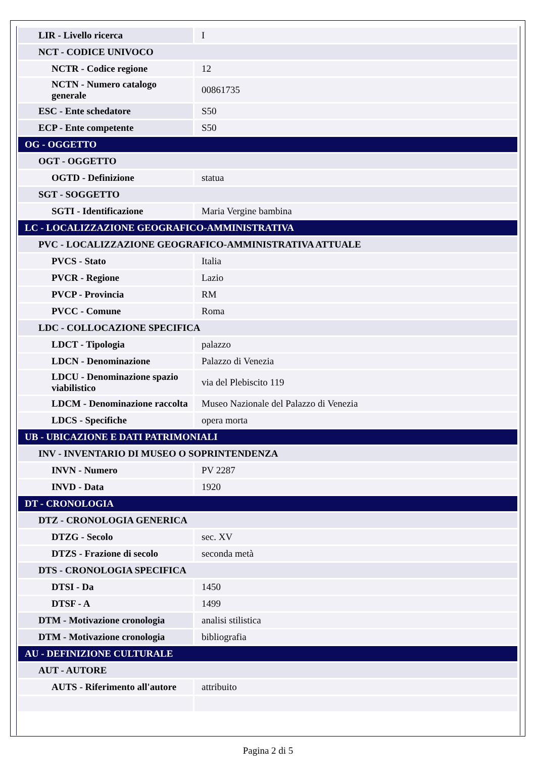| LIR - Livello ricerca | I |
| NCT - CODICE UNIVOCO | |
| NCTR - Codice regione | 12 |
| NCTN - Numero catalogo generale | 00861735 |
| ESC - Ente schedatore | S50 |
| ECP - Ente competente | S50 |
| OG - OGGETTO | |
| OGT - OGGETTO | |
| OGTD - Definizione | statua |
| SGT - SOGGETTO | |
| SGTI - Identificazione | Maria Vergine bambina |
| LC - LOCALIZZAZIONE GEOGRAFICO-AMMINISTRATIVA | |
| PVC - LOCALIZZAZIONE GEOGRAFICO-AMMINISTRATIVA ATTUALE | |
| PVCS - Stato | Italia |
| PVCR - Regione | Lazio |
| PVCP - Provincia | RM |
| PVCC - Comune | Roma |
| LDC - COLLOCAZIONE SPECIFICA | |
| LDCT - Tipologia | palazzo |
| LDCN - Denominazione | Palazzo di Venezia |
| LDCU - Denominazione spazio viabilistico | via del Plebiscito 119 |
| LDCM - Denominazione raccolta | Museo Nazionale del Palazzo di Venezia |
| LDCS - Specifiche | opera morta |
| UB - UBICAZIONE E DATI PATRIMONIALI | |
| INV - INVENTARIO DI MUSEO O SOPRINTENDENZA | |
| INVN - Numero | PV 2287 |
| INVD - Data | 1920 |
| DT - CRONOLOGIA | |
| DTZ - CRONOLOGIA GENERICA | |
| DTZG - Secolo | sec. XV |
| DTZS - Frazione di secolo | seconda metà |
| DTS - CRONOLOGIA SPECIFICA | |
| DTSI - Da | 1450 |
| DTSF - A | 1499 |
| DTM - Motivazione cronologia | analisi stilistica |
| DTM - Motivazione cronologia | bibliografia |
| AU - DEFINIZIONE CULTURALE | |
| AUT - AUTORE | |
| AUTS - Riferimento all'autore | attribuito |
Pagina 2 di 5